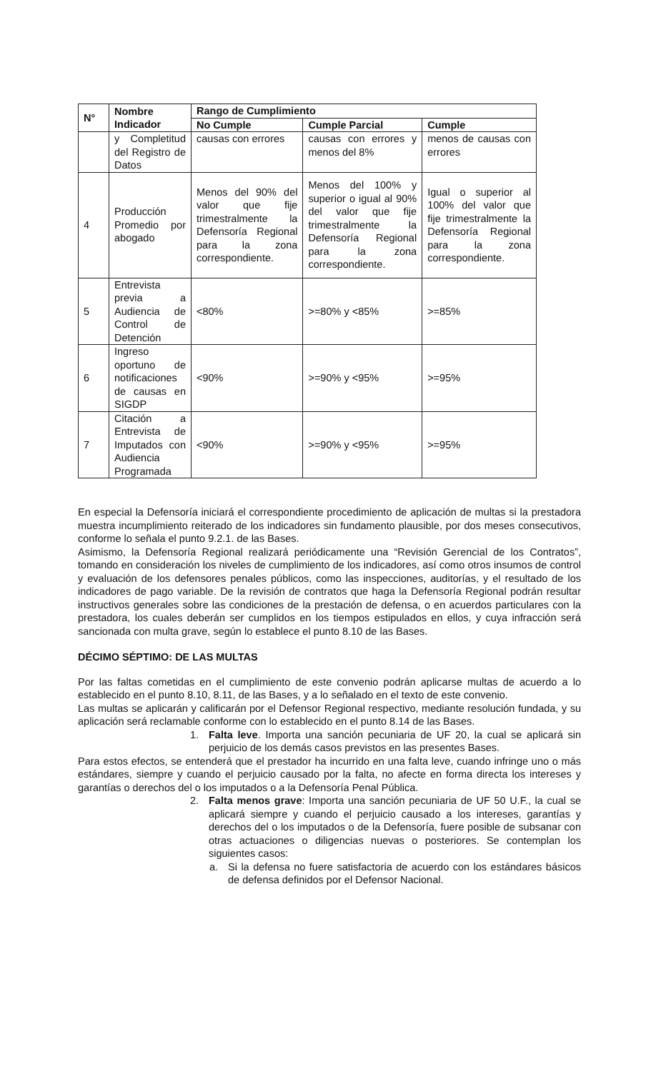| N° | Nombre Indicador | Rango de Cumplimiento | | |
| --- | --- | --- | --- | --- |
| | | No Cumple | Cumple Parcial | Cumple |
| | y Completitud del Registro de Datos | causas con errores | causas con errores y menos del 8% | menos de causas con errores |
| 4 | Producción Promedio por abogado | Menos del 90% del valor que fije trimestralmente la Defensoría Regional para la zona correspondiente. | Menos del 100% y superior o igual al 90% del valor que fije trimestralmente la Defensoría Regional para la zona correspondiente. | Igual o superior al 100% del valor que fije trimestralmente la Defensoría Regional para la zona correspondiente. |
| 5 | Entrevista previa a Audiencia de Control de Detención | <80% | >=80% y <85% | >=85% |
| 6 | Ingreso oportuno de notificaciones de causas en SIGDP | <90% | >=90% y <95% | >=95% |
| 7 | Citación a Entrevista de Imputados con Audiencia Programada | <90% | >=90% y <95% | >=95% |
En especial la Defensoría iniciará el correspondiente procedimiento de aplicación de multas si la prestadora muestra incumplimiento reiterado de los indicadores sin fundamento plausible, por dos meses consecutivos, conforme lo señala el punto 9.2.1. de las Bases.
Asimismo, la Defensoría Regional realizará periódicamente una “Revisión Gerencial de los Contratos”, tomando en consideración los niveles de cumplimiento de los indicadores, así como otros insumos de control y evaluación de los defensores penales públicos, como las inspecciones, auditorías, y el resultado de los indicadores de pago variable. De la revisión de contratos que haga la Defensoría Regional podrán resultar instructivos generales sobre las condiciones de la prestación de defensa, o en acuerdos particulares con la prestadora, los cuales deberán ser cumplidos en los tiempos estipulados en ellos, y cuya infracción será sancionada con multa grave, según lo establece el punto 8.10 de las Bases.
DÉCIMO SÉPTIMO: DE LAS MULTAS
Por las faltas cometidas en el cumplimiento de este convenio podrán aplicarse multas de acuerdo a lo establecido en el punto 8.10, 8.11, de las Bases, y a lo señalado en el texto de este convenio.
Las multas se aplicarán y calificarán por el Defensor Regional respectivo, mediante resolución fundada, y su aplicación será reclamable conforme con lo establecido en el punto 8.14 de las Bases.
1. Falta leve. Importa una sanción pecuniaria de UF 20, la cual se aplicará sin perjuicio de los demás casos previstos en las presentes Bases.
Para estos efectos, se entenderá que el prestador ha incurrido en una falta leve, cuando infringe uno o más estándares, siempre y cuando el perjuicio causado por la falta, no afecte en forma directa los intereses y garantías o derechos del o los imputados o a la Defensoría Penal Pública.
2. Falta menos grave: Importa una sanción pecuniaria de UF 50 U.F., la cual se aplicará siempre y cuando el perjuicio causado a los intereses, garantías y derechos del o los imputados o de la Defensoría, fuere posible de subsanar con otras actuaciones o diligencias nuevas o posteriores. Se contemplan los siguientes casos:
a. Si la defensa no fuere satisfactoria de acuerdo con los estándares básicos de defensa definidos por el Defensor Nacional.